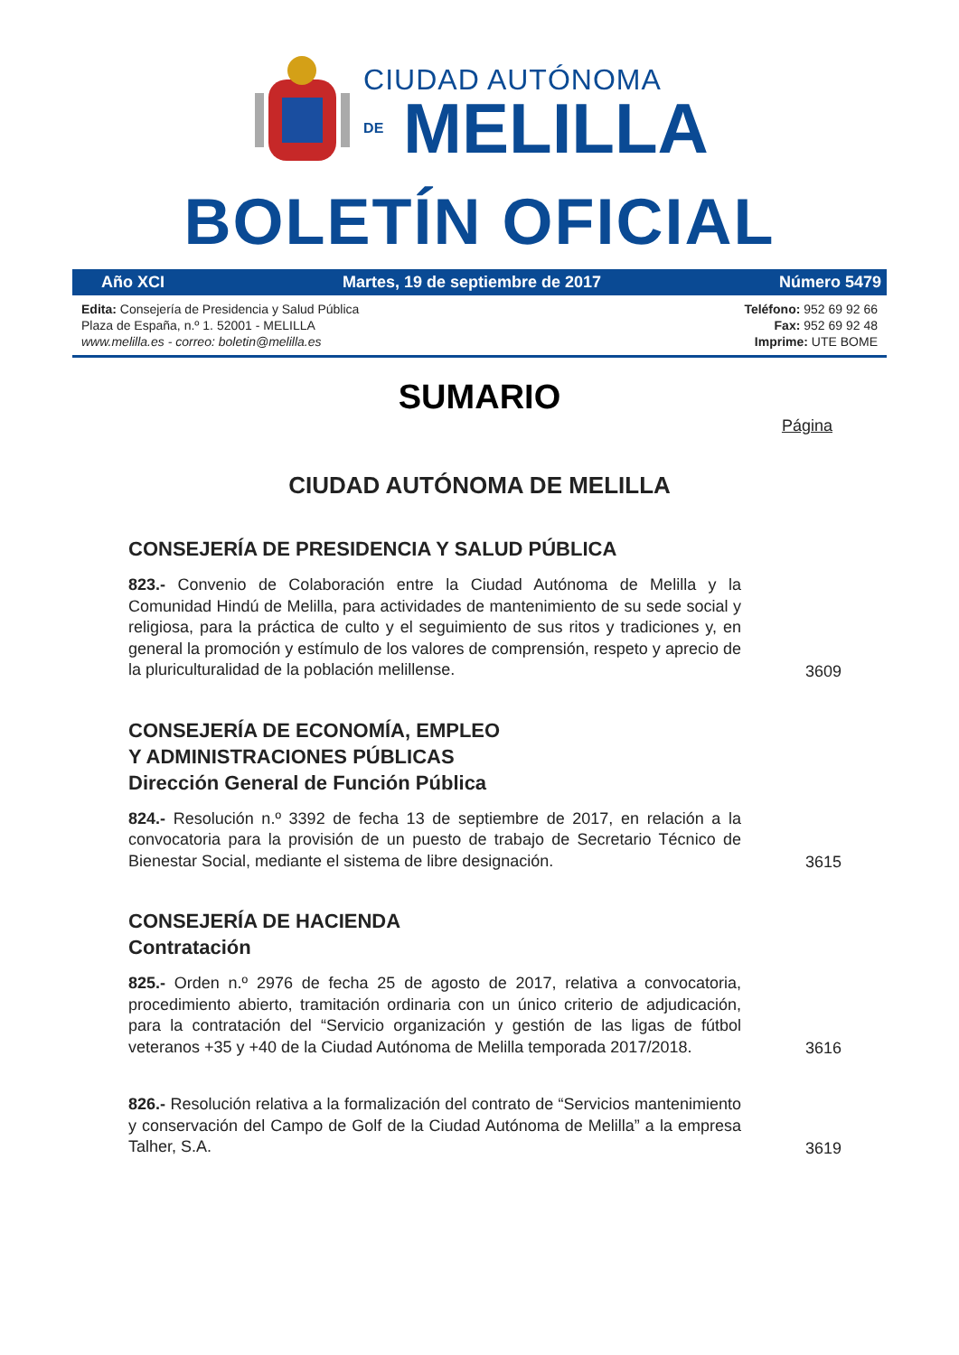CIUDAD AUTÓNOMA
DE MELILLA
BOLETÍN OFICIAL
Año XCI Martes, 19 de septiembre de 2017 Número 5479
Edita: Consejería de Presidencia y Salud Pública
Plaza de España, n.º 1. 52001 - MELILLA
www.melilla.es - correo: boletin@melilla.es
Teléfono: 952 69 92 66
Fax: 952 69 92 48
Imprime: UTE BOME
SUMARIO
Página
CIUDAD AUTÓNOMA DE MELILLA
CONSEJERÍA DE PRESIDENCIA Y SALUD PÚBLICA
823.- Convenio de Colaboración entre la Ciudad Autónoma de Melilla y la Comunidad Hindú de Melilla, para actividades de mantenimiento de su sede social y religiosa, para la práctica de culto y el seguimiento de sus ritos y tradiciones y, en general la promoción y estímulo de los valores de comprensión, respeto y aprecio de la pluriculturalidad de la población melillense.
3609
CONSEJERÍA DE ECONOMÍA, EMPLEO
Y ADMINISTRACIONES PÚBLICAS
Dirección General de Función Pública
824.- Resolución n.º 3392 de fecha 13 de septiembre de 2017, en relación a la convocatoria para la provisión de un puesto de trabajo de Secretario Técnico de Bienestar Social, mediante el sistema de libre designación.
3615
CONSEJERÍA DE HACIENDA
Contratación
825.- Orden n.º 2976 de fecha 25 de agosto de 2017, relativa a convocatoria, procedimiento abierto, tramitación ordinaria con un único criterio de adjudicación, para la contratación del “Servicio organización y gestión de las ligas de fútbol veteranos +35 y +40 de la Ciudad Autónoma de Melilla temporada 2017/2018.
3616
826.- Resolución relativa a la formalización del contrato de “Servicios mantenimiento y conservación del Campo de Golf de la Ciudad Autónoma de Melilla” a la empresa Talher, S.A.
3619